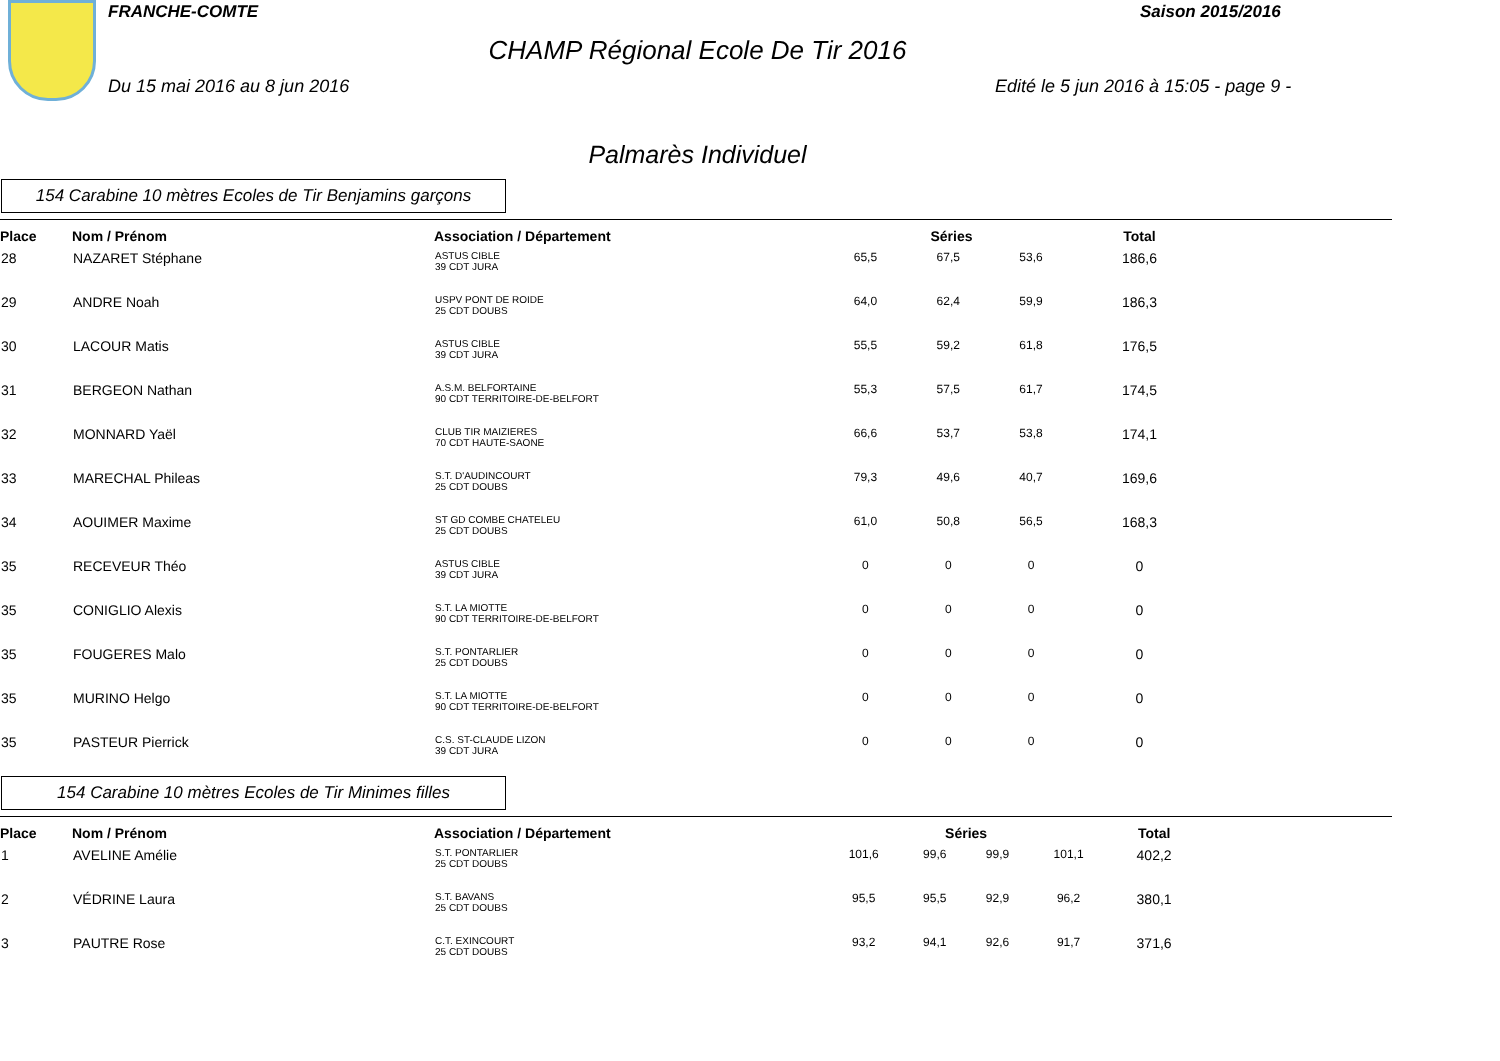FRANCHE-COMTE Saison 2015/2016
CHAMP Régional Ecole De Tir 2016
Du 15 mai 2016 au 8 jun 2016
Edité le 5 jun 2016 à 15:05 - page 9 -
Palmarès Individuel
154 Carabine 10 mètres Ecoles de Tir Benjamins garçons
| Place | Nom / Prénom | Association / Département | Séries | | | | Total |
| --- | --- | --- | --- | --- | --- | --- | --- |
| 28 | NAZARET Stéphane | ASTUS CIBLE 39 CDT JURA | 65,5 | 67,5 | 53,6 | | 186,6 |
| 29 | ANDRE Noah | USPV PONT DE ROIDE 25 CDT DOUBS | 64,0 | 62,4 | 59,9 | | 186,3 |
| 30 | LACOUR Matis | ASTUS CIBLE 39 CDT JURA | 55,5 | 59,2 | 61,8 | | 176,5 |
| 31 | BERGEON Nathan | A.S.M. BELFORTAINE 90 CDT TERRITOIRE-DE-BELFORT | 55,3 | 57,5 | 61,7 | | 174,5 |
| 32 | MONNARD Yaël | CLUB TIR MAIZIERES 70 CDT HAUTE-SAONE | 66,6 | 53,7 | 53,8 | | 174,1 |
| 33 | MARECHAL Phileas | S.T. D'AUDINCOURT 25 CDT DOUBS | 79,3 | 49,6 | 40,7 | | 169,6 |
| 34 | AOUIMER Maxime | ST GD COMBE CHATELEU 25 CDT DOUBS | 61,0 | 50,8 | 56,5 | | 168,3 |
| 35 | RECEVEUR Théo | ASTUS CIBLE 39 CDT JURA | 0 | 0 | 0 | | 0 |
| 35 | CONIGLIO Alexis | S.T. LA MIOTTE 90 CDT TERRITOIRE-DE-BELFORT | 0 | 0 | 0 | | 0 |
| 35 | FOUGERES Malo | S.T. PONTARLIER 25 CDT DOUBS | 0 | 0 | 0 | | 0 |
| 35 | MURINO Helgo | S.T. LA MIOTTE 90 CDT TERRITOIRE-DE-BELFORT | 0 | 0 | 0 | | 0 |
| 35 | PASTEUR Pierrick | C.S. ST-CLAUDE LIZON 39 CDT JURA | 0 | 0 | 0 | | 0 |
154 Carabine 10 mètres Ecoles de Tir Minimes filles
| Place | Nom / Prénom | Association / Département | Séries | | | | Total |
| --- | --- | --- | --- | --- | --- | --- | --- |
| 1 | AVELINE Amélie | S.T. PONTARLIER 25 CDT DOUBS | 101,6 | 99,6 | 99,9 | 101,1 | 402,2 |
| 2 | VÉDRINE Laura | S.T. BAVANS 25 CDT DOUBS | 95,5 | 95,5 | 92,9 | 96,2 | 380,1 |
| 3 | PAUTRE Rose | C.T. EXINCOURT 25 CDT DOUBS | 93,2 | 94,1 | 92,6 | 91,7 | 371,6 |